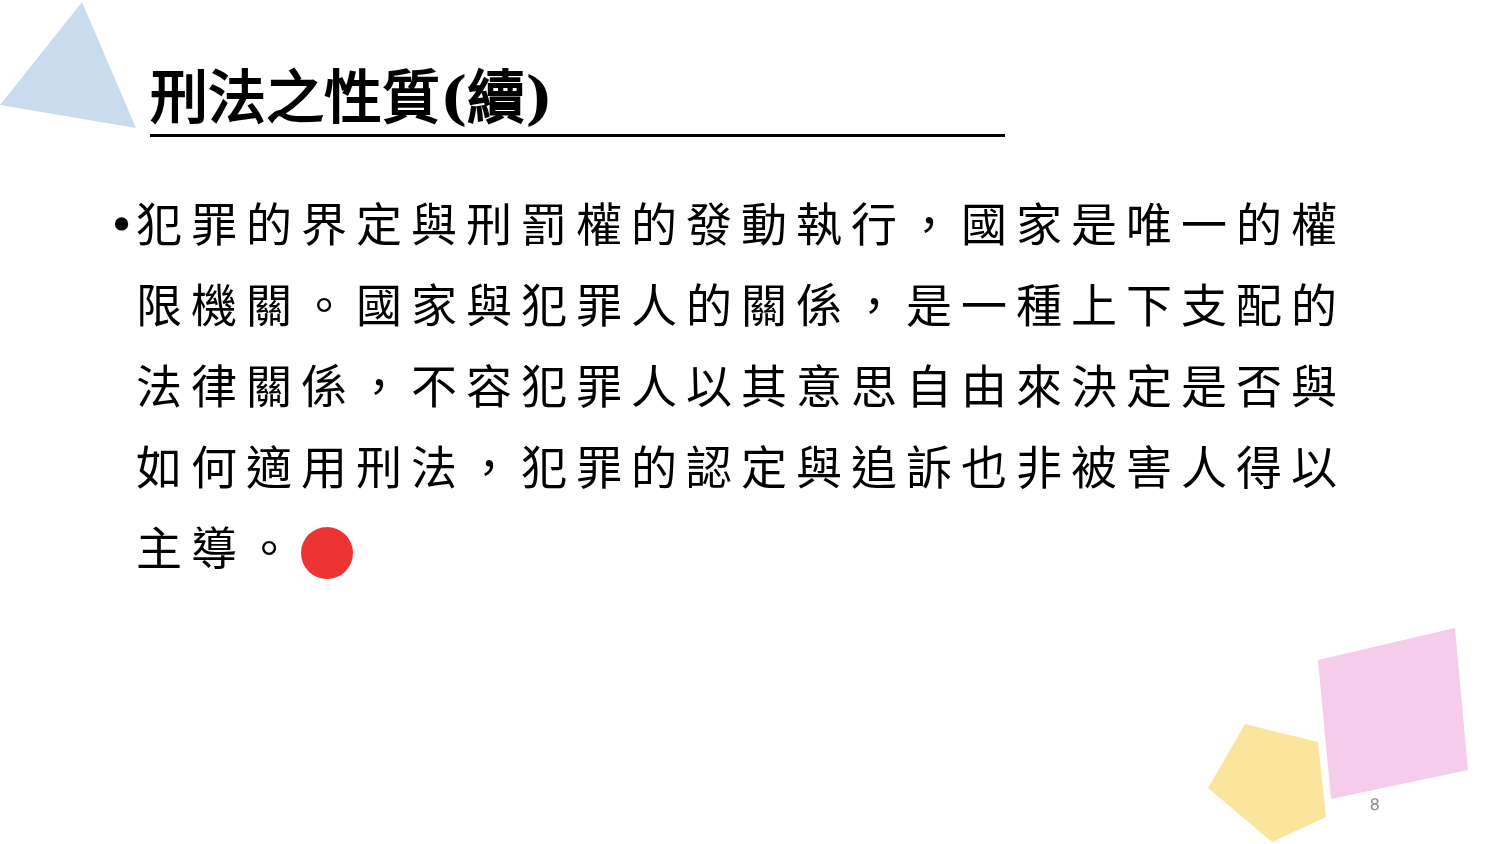刑法之性質(續)
•
犯罪的界定與刑罰權的發動執行，國家是唯一的權限機關。國家與犯罪人的關係，是一種上下支配的法律關係，不容犯罪人以其意思自由來決定是否與如何適用刑法，犯罪的認定與追訴也非被害人得以主導。
8